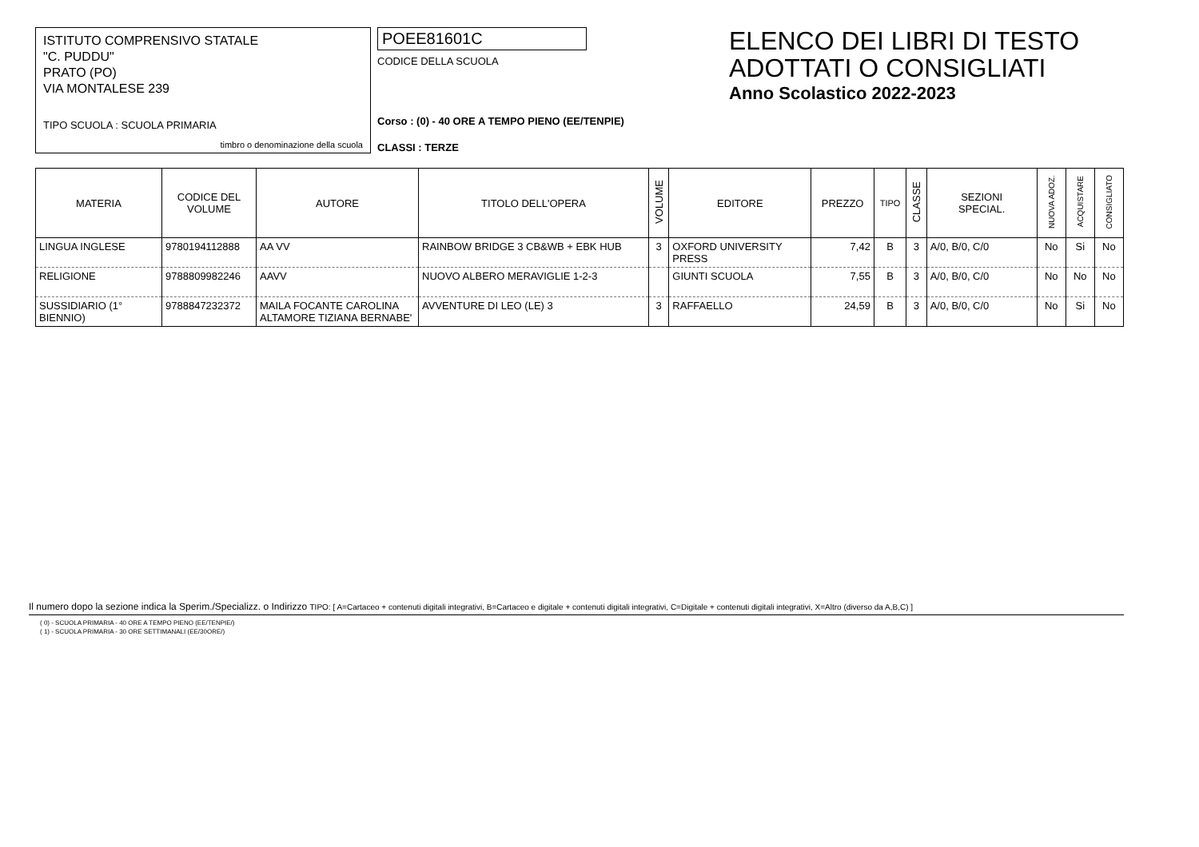ISTITUTO COMPRENSIVO STATALE
"C. PUDDU"
PRATO (PO)
VIA MONTALESE 239
TIPO SCUOLA : SCUOLA PRIMARIA
timbro o denominazione della scuola
POEE81601C
CODICE DELLA SCUOLA
Corso : (0) - 40 ORE A TEMPO PIENO (EE/TENPIE)
CLASSI : TERZE
ELENCO DEI LIBRI DI TESTO
ADOTTATI O CONSIGLIATI
Anno Scolastico 2022-2023
| MATERIA | CODICE DEL VOLUME | AUTORE | TITOLO DELL'OPERA | VOLUME | EDITORE | PREZZO | TIPO | CLASSE | SEZIONI SPECIAL. | NUOVA ADOZ. | ACQUISTARE | CONSIGLIATO |
| --- | --- | --- | --- | --- | --- | --- | --- | --- | --- | --- | --- | --- |
| LINGUA INGLESE | 9780194112888 | AA VV | RAINBOW BRIDGE 3 CB&WB + EBK HUB | 3 | OXFORD UNIVERSITY PRESS | 7,42 | B | 3 | A/0, B/0, C/0 | No | Si | No |
| RELIGIONE | 9788809982246 | AAVV | NUOVO ALBERO MERAVIGLIE 1-2-3 | | GIUNTI SCUOLA | 7,55 | B | 3 | A/0, B/0, C/0 | No | No | No |
| SUSSIDIARIO (1° BIENNIO) | 9788847232372 | MAILA FOCANTE CAROLINA ALTAMORE TIZIANA BERNABE' | AVVENTURE DI LEO (LE) 3 | 3 | RAFFAELLO | 24,59 | B | 3 | A/0, B/0, C/0 | No | Si | No |
Il numero dopo la sezione indica la Sperim./Specializz. o Indirizzo TIPO: [ A=Cartaceo + contenuti digitali integrativi, B=Cartaceo e digitale + contenuti digitali integrativi, C=Digitale + contenuti digitali integrativi, X=Altro (diverso da A,B,C) ]
( 0) - SCUOLA PRIMARIA - 40 ORE A TEMPO PIENO (EE/TENPIE/)
( 1) - SCUOLA PRIMARIA - 30 ORE SETTIMANALI (EE/30ORE/)